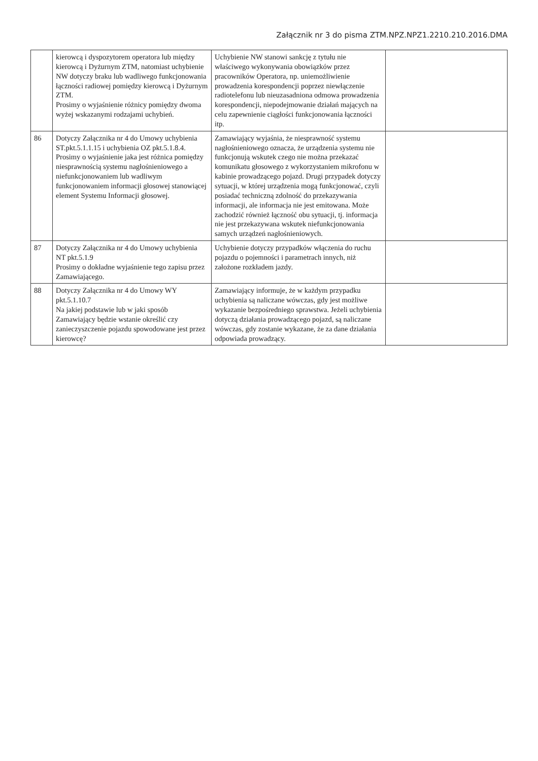Załącznik nr 3 do pisma ZTM.NPZ.NPZ1.2210.210.2016.DMA
| | kierowcą i dyspozytorem operatora lub między kierowcą i Dyżurnym ZTM, natomiast uchybienie NW dotyczy braku lub wadliwego funkcjonowania łączności radiowej pomiędzy kierowcą i Dyżurnym ZTM. Prosimy o wyjaśnienie różnicy pomiędzy dwoma wyżej wskazanymi rodzajami uchybień. | Uchybienie NW stanowi sankcję z tytułu nie właściwego wykonywania obowiązków przez pracowników Operatora, np. uniemożliwienie prowadzenia korespondencji poprzez niewłączenie radiotelefonu lub nieuzasadniona odmowa prowadzenia korespondencji, niepodejmowanie działań mających na celu zapewnienie ciągłości funkcjonowania łączności itp. | |
| 86 | Dotyczy Załącznika nr 4 do Umowy uchybienia ST.pkt.5.1.1.15 i uchybienia OZ pkt.5.1.8.4. Prosimy o wyjaśnienie jaka jest różnica pomiędzy niesprawnością systemu nagłośnieniowego a niefunkcjonowaniem lub wadliwym funkcjonowaniem informacji głosowej stanowiącej element Systemu Informacji głosowej. | Zamawiający wyjaśnia, że niesprawność systemu nagłośnieniowego oznacza, że urządzenia systemu nie funkcjonują wskutek czego nie można przekazać komunikatu głosowego z wykorzystaniem mikrofonu w kabinie prowadzącego pojazd. Drugi przypadek dotyczy sytuacji, w której urządzenia mogą funkcjonować, czyli posiadać techniczną zdolność do przekazywania informacji, ale informacja nie jest emitowana. Może zachodzić również łączność obu sytuacji, tj. informacja nie jest przekazywana wskutek niefunkcjonowania samych urządzeń nagłośnieniowych. | |
| 87 | Dotyczy Załącznika nr 4 do Umowy uchybienia NT pkt.5.1.9 Prosimy o dokładne wyjaśnienie tego zapisu przez Zamawiającego. | Uchybienie dotyczy przypadków włączenia do ruchu pojazdu o pojemności i parametrach innych, niż założone rozkładem jazdy. | |
| 88 | Dotyczy Załącznika nr 4 do Umowy WY pkt.5.1.10.7 Na jakiej podstawie lub w jaki sposób Zamawiający będzie wstanie określić czy zanieczyszczenie pojazdu spowodowane jest przez kierowcę? | Zamawiający informuje, że w każdym przypadku uchybienia są naliczane wówczas, gdy jest możliwe wykazanie bezpośredniego sprawstwa. Jeżeli uchybienia dotyczą działania prowadzącego pojazd, są naliczane wówczas, gdy zostanie wykazane, że za dane działania odpowiada prowadzący. | |